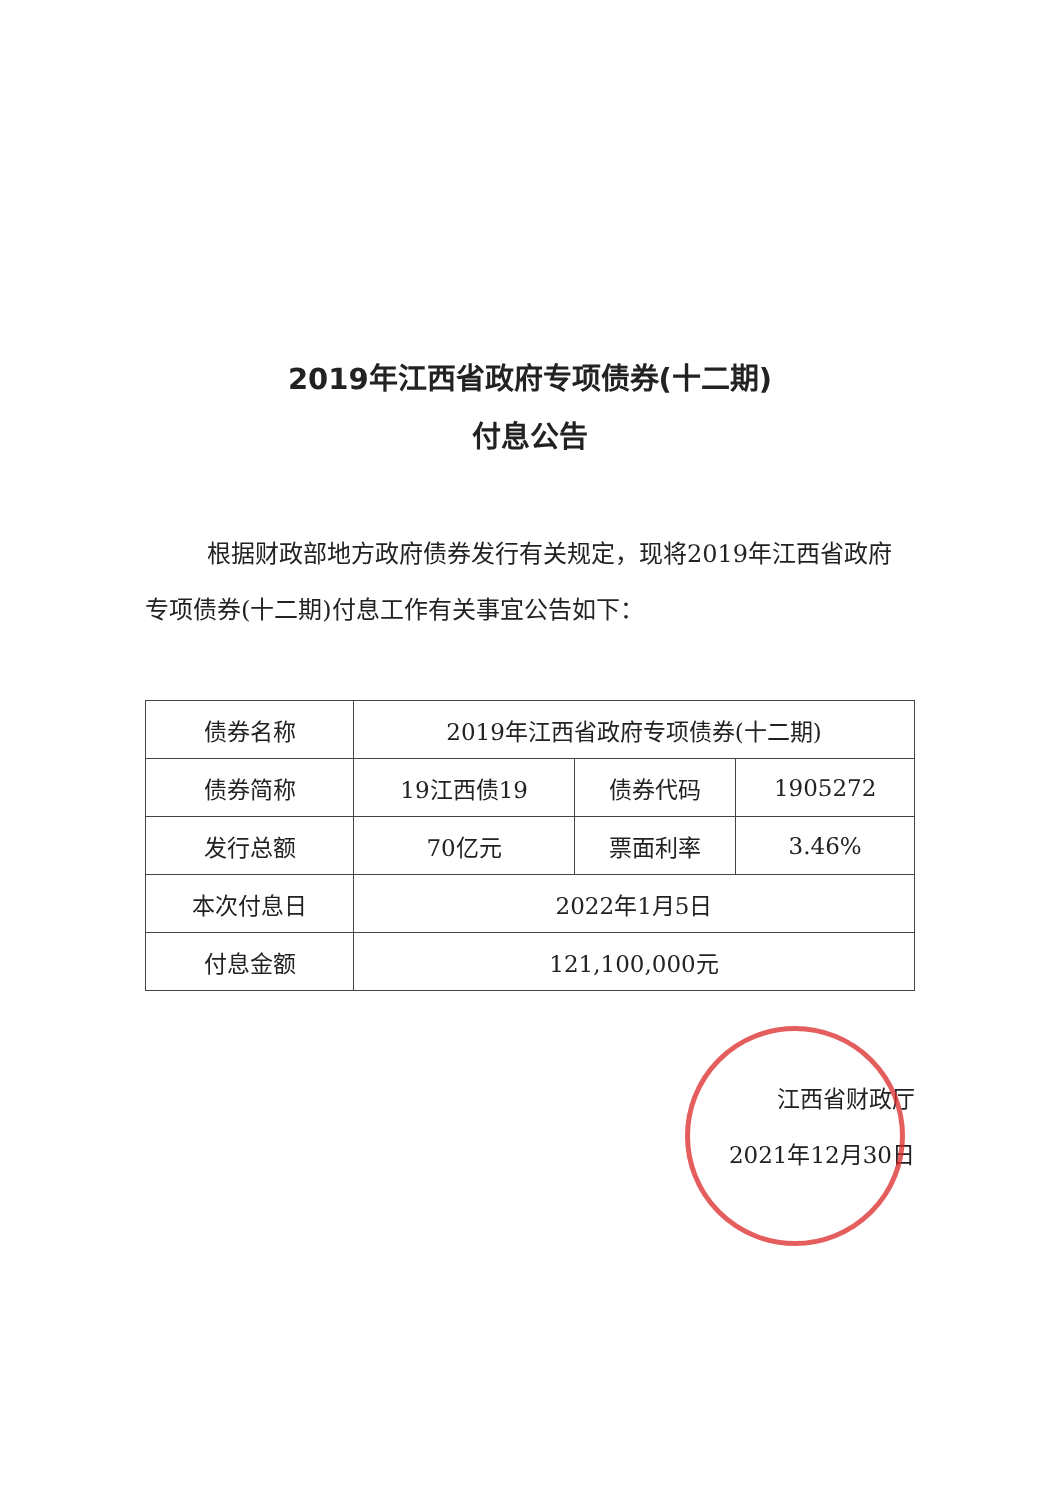2019年江西省政府专项债券(十二期)
付息公告
根据财政部地方政府债券发行有关规定，现将2019年江西省政府专项债券(十二期)付息工作有关事宜公告如下：
| 债券名称 | 2019年江西省政府专项债券(十二期) | | |
| 债券简称 | 19江西债19 | 债券代码 | 1905272 |
| 发行总额 | 70亿元 | 票面利率 | 3.46% |
| 本次付息日 | 2022年1月5日 | | |
| 付息金额 | 121,100,000元 | | |
江西省财政厅
2021年12月30日